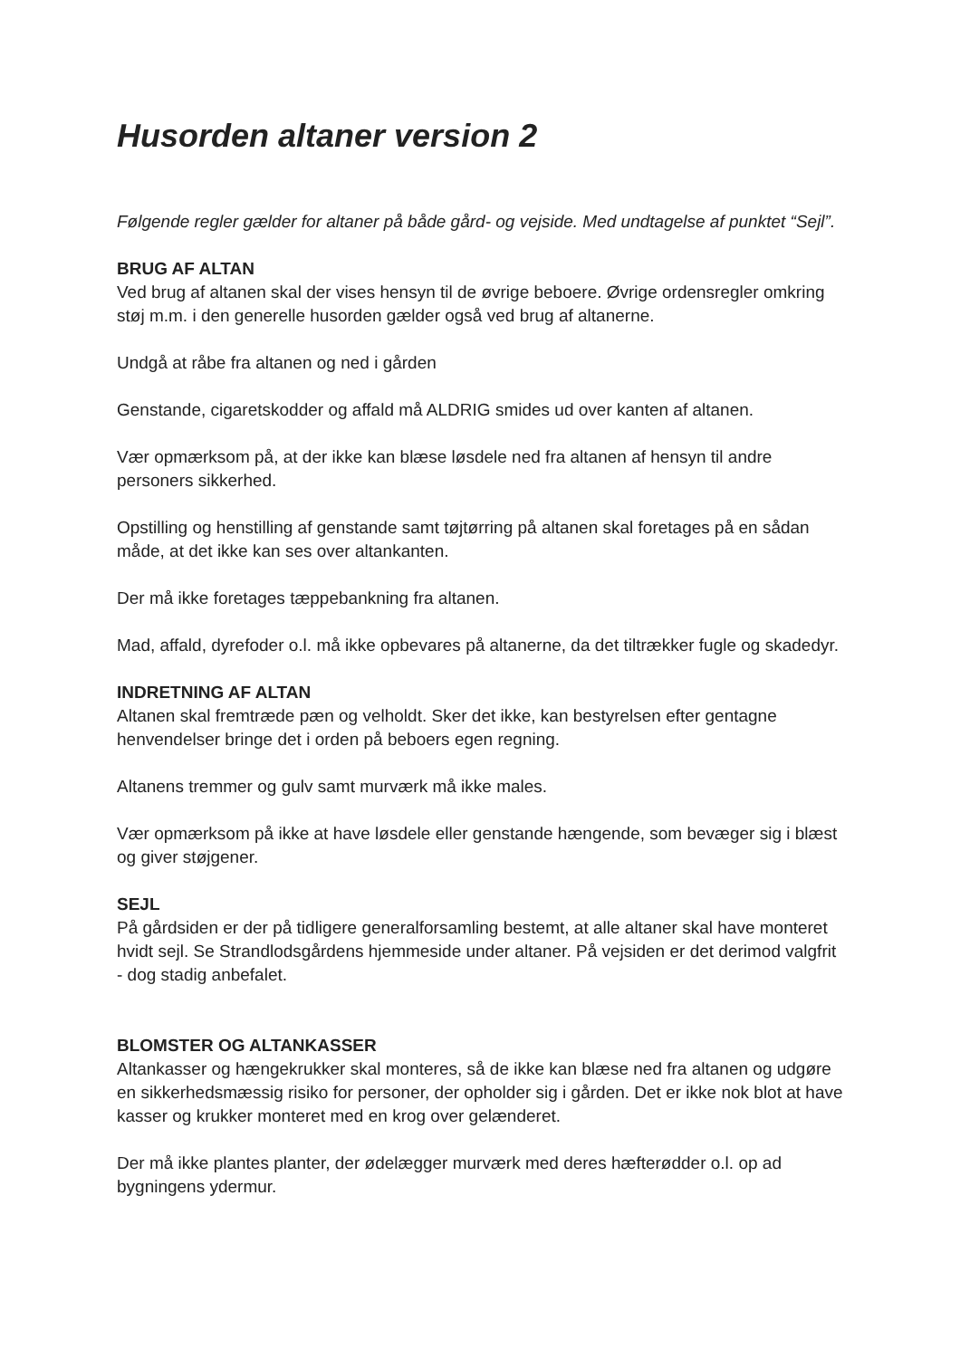Husorden altaner version 2
Følgende regler gælder for altaner på både gård- og vejside. Med undtagelse af punktet “Sejl”.
BRUG AF ALTAN
Ved brug af altanen skal der vises hensyn til de øvrige beboere. Øvrige ordensregler omkring støj m.m. i den generelle husorden gælder også ved brug af altanerne.
Undgå at råbe fra altanen og ned i gården
Genstande, cigaretskodder og affald må ALDRIG smides ud over kanten af altanen.
Vær opmærksom på, at der ikke kan blæse løsdele ned fra altanen af hensyn til andre personers sikkerhed.
Opstilling og henstilling af genstande samt tøjtørring på altanen skal foretages på en sådan måde, at det ikke kan ses over altankanten.
Der må ikke foretages tæppebankning fra altanen.
Mad, affald, dyrefoder o.l. må ikke opbevares på altanerne, da det tiltrækker fugle og skadedyr.
INDRETNING AF ALTAN
Altanen skal fremtræde pæn og velholdt. Sker det ikke, kan bestyrelsen efter gentagne henvendelser bringe det i orden på beboers egen regning.
Altanens tremmer og gulv samt murværk må ikke males.
Vær opmærksom på ikke at have løsdele eller genstande hængende, som bevæger sig i blæst og giver støjgener.
SEJL
På gårdsiden er der på tidligere generalforsamling bestemt, at alle altaner skal have monteret hvidt sejl. Se Strandlodsgårdens hjemmeside under altaner. På vejsiden er det derimod valgfrit - dog stadig anbefalet.
BLOMSTER OG ALTANKASSER
Altankasser og hængekrukker skal monteres, så de ikke kan blæse ned fra altanen og udgøre en sikkerhedsmæssig risiko for personer, der opholder sig i gården. Det er ikke nok blot at have kasser og krukker monteret med en krog over gelænderet.
Der må ikke plantes planter, der ødelægger murværk med deres hæfterødder o.l. op ad bygningens ydermur.